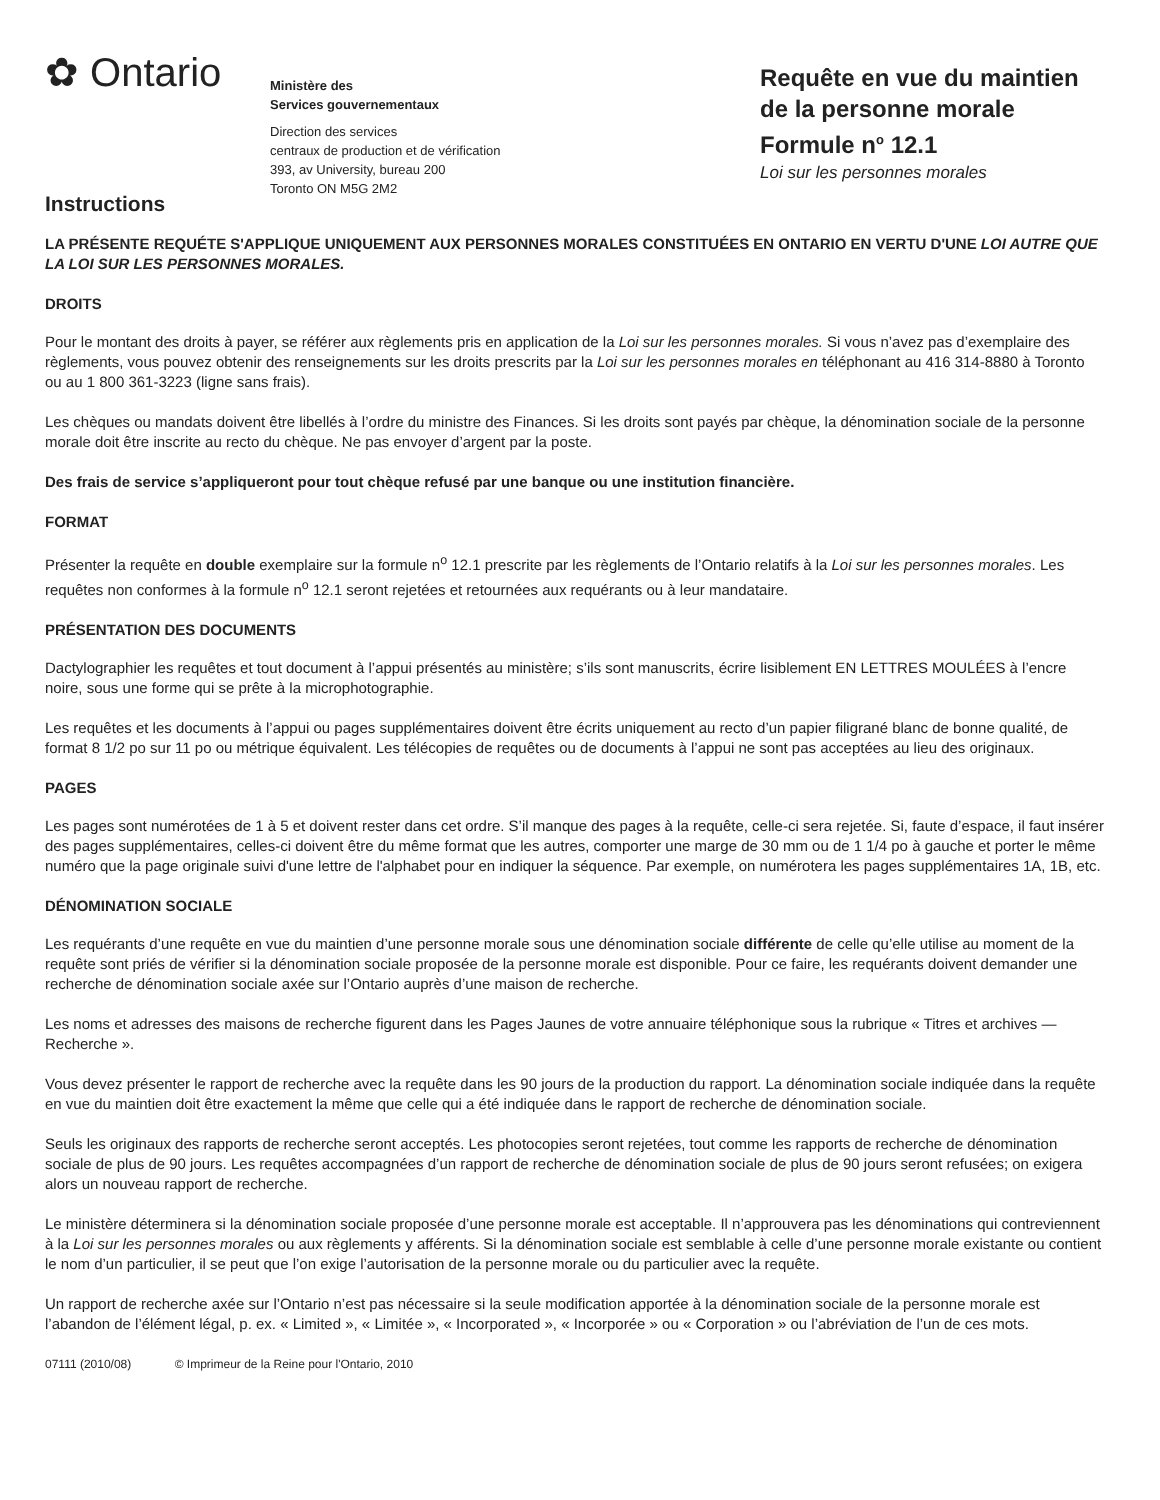✿ Ontario
Ministère des
Services gouvernementaux
Direction des services
centraux de production et de vérification
393, av University, bureau 200
Toronto ON M5G 2M2
Requête en vue du maintien
de la personne morale
Formule n<sup>o</sup> 12.1
Loi sur les personnes morales
Instructions
LA PRÉSENTE REQUÉTE S'APPLIQUE UNIQUEMENT AUX PERSONNES MORALES CONSTITUÉES EN ONTARIO EN VERTU D'UNE LOI AUTRE QUE LA LOI SUR LES PERSONNES MORALES.
DROITS
Pour le montant des droits à payer, se référer aux règlements pris en application de la Loi sur les personnes morales. Si vous n’avez pas d’exemplaire des règlements, vous pouvez obtenir des renseignements sur les droits prescrits par la Loi sur les personnes morales en téléphonant au 416 314-8880 à Toronto ou au 1 800 361-3223 (ligne sans frais).
Les chèques ou mandats doivent être libellés à l’ordre du ministre des Finances. Si les droits sont payés par chèque, la dénomination sociale de la personne morale doit être inscrite au recto du chèque. Ne pas envoyer d’argent par la poste.
Des frais de service s’appliqueront pour tout chèque refusé par une banque ou une institution financière.
FORMAT
Présenter la requête en double exemplaire sur la formule n<sup>o</sup> 12.1 prescrite par les règlements de l’Ontario relatifs à la Loi sur les personnes morales. Les requêtes non conformes à la formule n<sup>o</sup> 12.1 seront rejetées et retournées aux requérants ou à leur mandataire.
PRÉSENTATION DES DOCUMENTS
Dactylographier les requêtes et tout document à l’appui présentés au ministère; s’ils sont manuscrits, écrire lisiblement EN LETTRES MOULÉES à l’encre noire, sous une forme qui se prête à la microphotographie.
Les requêtes et les documents à l’appui ou pages supplémentaires doivent être écrits uniquement au recto d’un papier filigrané blanc de bonne qualité, de format 8 1/2 po sur 11 po ou métrique équivalent. Les télécopies de requêtes ou de documents à l’appui ne sont pas acceptées au lieu des originaux.
PAGES
Les pages sont numérotées de 1 à 5 et doivent rester dans cet ordre. S’il manque des pages à la requête, celle-ci sera rejetée. Si, faute d’espace, il faut insérer des pages supplémentaires, celles-ci doivent être du même format que les autres, comporter une marge de 30 mm ou de 1 1/4 po à gauche et porter le même numéro que la page originale suivi d'une lettre de l'alphabet pour en indiquer la séquence. Par exemple, on numérotera les pages supplémentaires 1A, 1B, etc.
DÉNOMINATION SOCIALE
Les requérants d’une requête en vue du maintien d’une personne morale sous une dénomination sociale différente de celle qu’elle utilise au moment de la requête sont priés de vérifier si la dénomination sociale proposée de la personne morale est disponible. Pour ce faire, les requérants doivent demander une recherche de dénomination sociale axée sur l’Ontario auprès d’une maison de recherche.
Les noms et adresses des maisons de recherche figurent dans les Pages Jaunes de votre annuaire téléphonique sous la rubrique « Titres et archives — Recherche ».
Vous devez présenter le rapport de recherche avec la requête dans les 90 jours de la production du rapport. La dénomination sociale indiquée dans la requête en vue du maintien doit être exactement la même que celle qui a été indiquée dans le rapport de recherche de dénomination sociale.
Seuls les originaux des rapports de recherche seront acceptés. Les photocopies seront rejetées, tout comme les rapports de recherche de dénomination sociale de plus de 90 jours. Les requêtes accompagnées d’un rapport de recherche de dénomination sociale de plus de 90 jours seront refusées; on exigera alors un nouveau rapport de recherche.
Le ministère déterminera si la dénomination sociale proposée d’une personne morale est acceptable. Il n’approuvera pas les dénominations qui contreviennent à la Loi sur les personnes morales ou aux règlements y afférents. Si la dénomination sociale est semblable à celle d’une personne morale existante ou contient le nom d’un particulier, il se peut que l’on exige l’autorisation de la personne morale ou du particulier avec la requête.
Un rapport de recherche axée sur l’Ontario n’est pas nécessaire si la seule modification apportée à la dénomination sociale de la personne morale est l’abandon de l’élément légal, p. ex. « Limited », « Limitée », « Incorporated », « Incorporée » ou « Corporation » ou l’abréviation de l’un de ces mots.
07111 (2010/08) © Imprimeur de la Reine pour l'Ontario, 2010